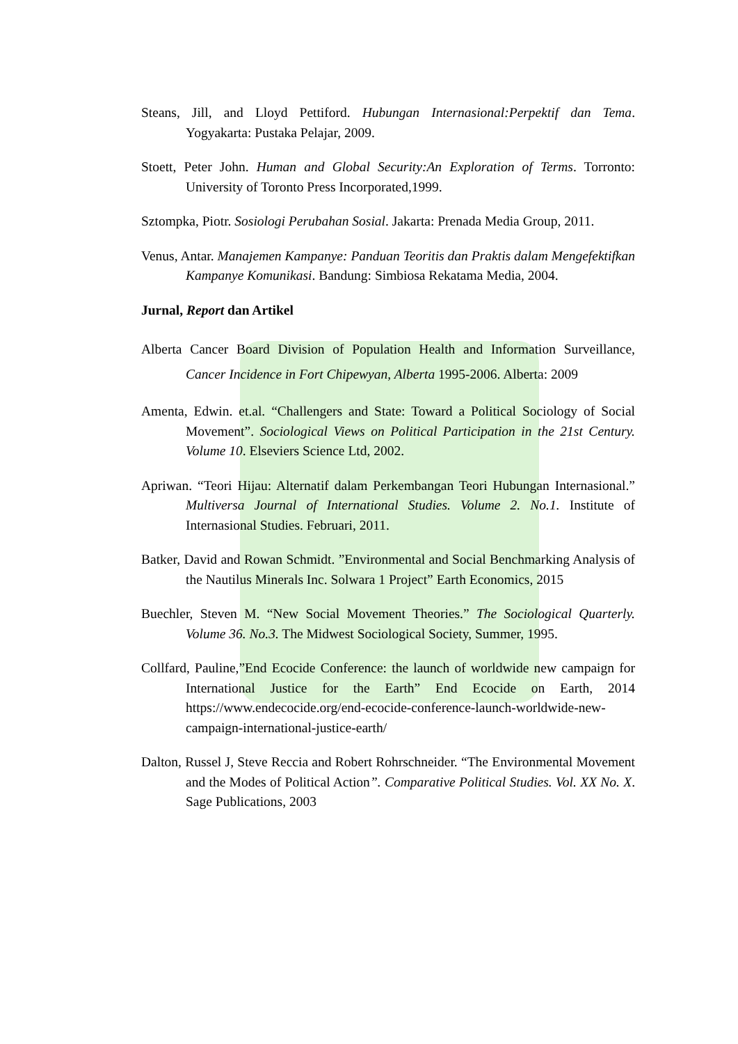Steans, Jill, and Lloyd Pettiford. Hubungan Internasional:Perpektif dan Tema. Yogyakarta: Pustaka Pelajar, 2009.
Stoett, Peter John. Human and Global Security:An Exploration of Terms. Torronto: University of Toronto Press Incorporated,1999.
Sztompka, Piotr. Sosiologi Perubahan Sosial. Jakarta: Prenada Media Group, 2011.
Venus, Antar. Manajemen Kampanye: Panduan Teoritis dan Praktis dalam Mengefektifkan Kampanye Komunikasi. Bandung: Simbiosa Rekatama Media, 2004.
Jurnal, Report dan Artikel
Alberta Cancer Board Division of Population Health and Information Surveillance, Cancer Incidence in Fort Chipewyan, Alberta 1995-2006. Alberta: 2009
Amenta, Edwin. et.al. “Challengers and State: Toward a Political Sociology of Social Movement”. Sociological Views on Political Participation in the 21st Century. Volume 10. Elseviers Science Ltd, 2002.
Apriwan. “Teori Hijau: Alternatif dalam Perkembangan Teori Hubungan Internasional.” Multiversa Journal of International Studies. Volume 2. No.1. Institute of Internasional Studies. Februari, 2011.
Batker, David and Rowan Schmidt. ”Environmental and Social Benchmarking Analysis of the Nautilus Minerals Inc. Solwara 1 Project” Earth Economics, 2015
Buechler, Steven M. “New Social Movement Theories.” The Sociological Quarterly. Volume 36. No.3. The Midwest Sociological Society, Summer, 1995.
Collfard, Pauline,”End Ecocide Conference: the launch of worldwide new campaign for International Justice for the Earth” End Ecocide on Earth, 2014 https://www.endecocide.org/end-ecocide-conference-launch-worldwide-new-campaign-international-justice-earth/
Dalton, Russel J, Steve Reccia and Robert Rohrschneider. “The Environmental Movement and the Modes of Political Action”. Comparative Political Studies. Vol. XX No. X. Sage Publications, 2003